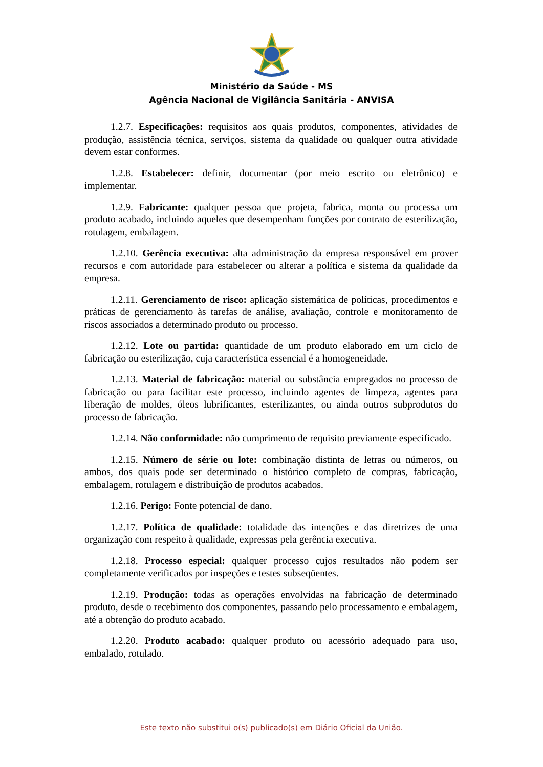Ministério da Saúde - MS
Agência Nacional de Vigilância Sanitária - ANVISA
1.2.7. Especificações: requisitos aos quais produtos, componentes, atividades de produção, assistência técnica, serviços, sistema da qualidade ou qualquer outra atividade devem estar conformes.
1.2.8. Estabelecer: definir, documentar (por meio escrito ou eletrônico) e implementar.
1.2.9. Fabricante: qualquer pessoa que projeta, fabrica, monta ou processa um produto acabado, incluindo aqueles que desempenham funções por contrato de esterilização, rotulagem, embalagem.
1.2.10. Gerência executiva: alta administração da empresa responsável em prover recursos e com autoridade para estabelecer ou alterar a política e sistema da qualidade da empresa.
1.2.11. Gerenciamento de risco: aplicação sistemática de políticas, procedimentos e práticas de gerenciamento às tarefas de análise, avaliação, controle e monitoramento de riscos associados a determinado produto ou processo.
1.2.12. Lote ou partida: quantidade de um produto elaborado em um ciclo de fabricação ou esterilização, cuja característica essencial é a homogeneidade.
1.2.13. Material de fabricação: material ou substância empregados no processo de fabricação ou para facilitar este processo, incluindo agentes de limpeza, agentes para liberação de moldes, óleos lubrificantes, esterilizantes, ou ainda outros subprodutos do processo de fabricação.
1.2.14. Não conformidade: não cumprimento de requisito previamente especificado.
1.2.15. Número de série ou lote: combinação distinta de letras ou números, ou ambos, dos quais pode ser determinado o histórico completo de compras, fabricação, embalagem, rotulagem e distribuição de produtos acabados.
1.2.16. Perigo: Fonte potencial de dano.
1.2.17. Política de qualidade: totalidade das intenções e das diretrizes de uma organização com respeito à qualidade, expressas pela gerência executiva.
1.2.18. Processo especial: qualquer processo cujos resultados não podem ser completamente verificados por inspeções e testes subseqüentes.
1.2.19. Produção: todas as operações envolvidas na fabricação de determinado produto, desde o recebimento dos componentes, passando pelo processamento e embalagem, até a obtenção do produto acabado.
1.2.20. Produto acabado: qualquer produto ou acessório adequado para uso, embalado, rotulado.
Este texto não substitui o(s) publicado(s) em Diário Oficial da União.